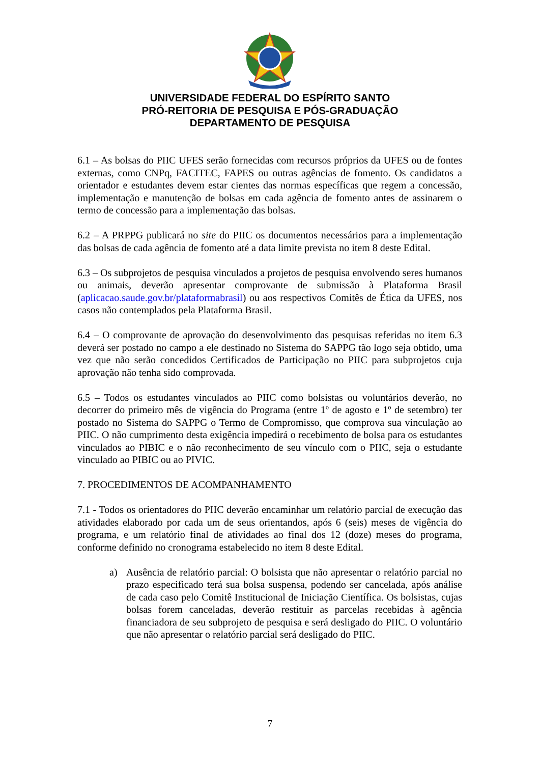UNIVERSIDADE FEDERAL DO ESPÍRITO SANTO
PRÓ-REITORIA DE PESQUISA E PÓS-GRADUAÇÃO
DEPARTAMENTO DE PESQUISA
6.1 – As bolsas do PIIC UFES serão fornecidas com recursos próprios da UFES ou de fontes externas, como CNPq, FACITEC, FAPES ou outras agências de fomento. Os candidatos a orientador e estudantes devem estar cientes das normas específicas que regem a concessão, implementação e manutenção de bolsas em cada agência de fomento antes de assinarem o termo de concessão para a implementação das bolsas.
6.2 – A PRPPG publicará no site do PIIC os documentos necessários para a implementação das bolsas de cada agência de fomento até a data limite prevista no item 8 deste Edital.
6.3 – Os subprojetos de pesquisa vinculados a projetos de pesquisa envolvendo seres humanos ou animais, deverão apresentar comprovante de submissão à Plataforma Brasil (aplicacao.saude.gov.br/plataformabrasil) ou aos respectivos Comitês de Ética da UFES, nos casos não contemplados pela Plataforma Brasil.
6.4 – O comprovante de aprovação do desenvolvimento das pesquisas referidas no item 6.3 deverá ser postado no campo a ele destinado no Sistema do SAPPG tão logo seja obtido, uma vez que não serão concedidos Certificados de Participação no PIIC para subprojetos cuja aprovação não tenha sido comprovada.
6.5 – Todos os estudantes vinculados ao PIIC como bolsistas ou voluntários deverão, no decorrer do primeiro mês de vigência do Programa (entre 1º de agosto e 1º de setembro) ter postado no Sistema do SAPPG o Termo de Compromisso, que comprova sua vinculação ao PIIC. O não cumprimento desta exigência impedirá o recebimento de bolsa para os estudantes vinculados ao PIBIC e o não reconhecimento de seu vínculo com o PIIC, seja o estudante vinculado ao PIBIC ou ao PIVIC.
7. PROCEDIMENTOS DE ACOMPANHAMENTO
7.1 - Todos os orientadores do PIIC deverão encaminhar um relatório parcial de execução das atividades elaborado por cada um de seus orientandos, após 6 (seis) meses de vigência do programa, e um relatório final de atividades ao final dos 12 (doze) meses do programa, conforme definido no cronograma estabelecido no item 8 deste Edital.
a) Ausência de relatório parcial: O bolsista que não apresentar o relatório parcial no prazo especificado terá sua bolsa suspensa, podendo ser cancelada, após análise de cada caso pelo Comitê Institucional de Iniciação Científica. Os bolsistas, cujas bolsas forem canceladas, deverão restituir as parcelas recebidas à agência financiadora de seu subprojeto de pesquisa e será desligado do PIIC. O voluntário que não apresentar o relatório parcial será desligado do PIIC.
7